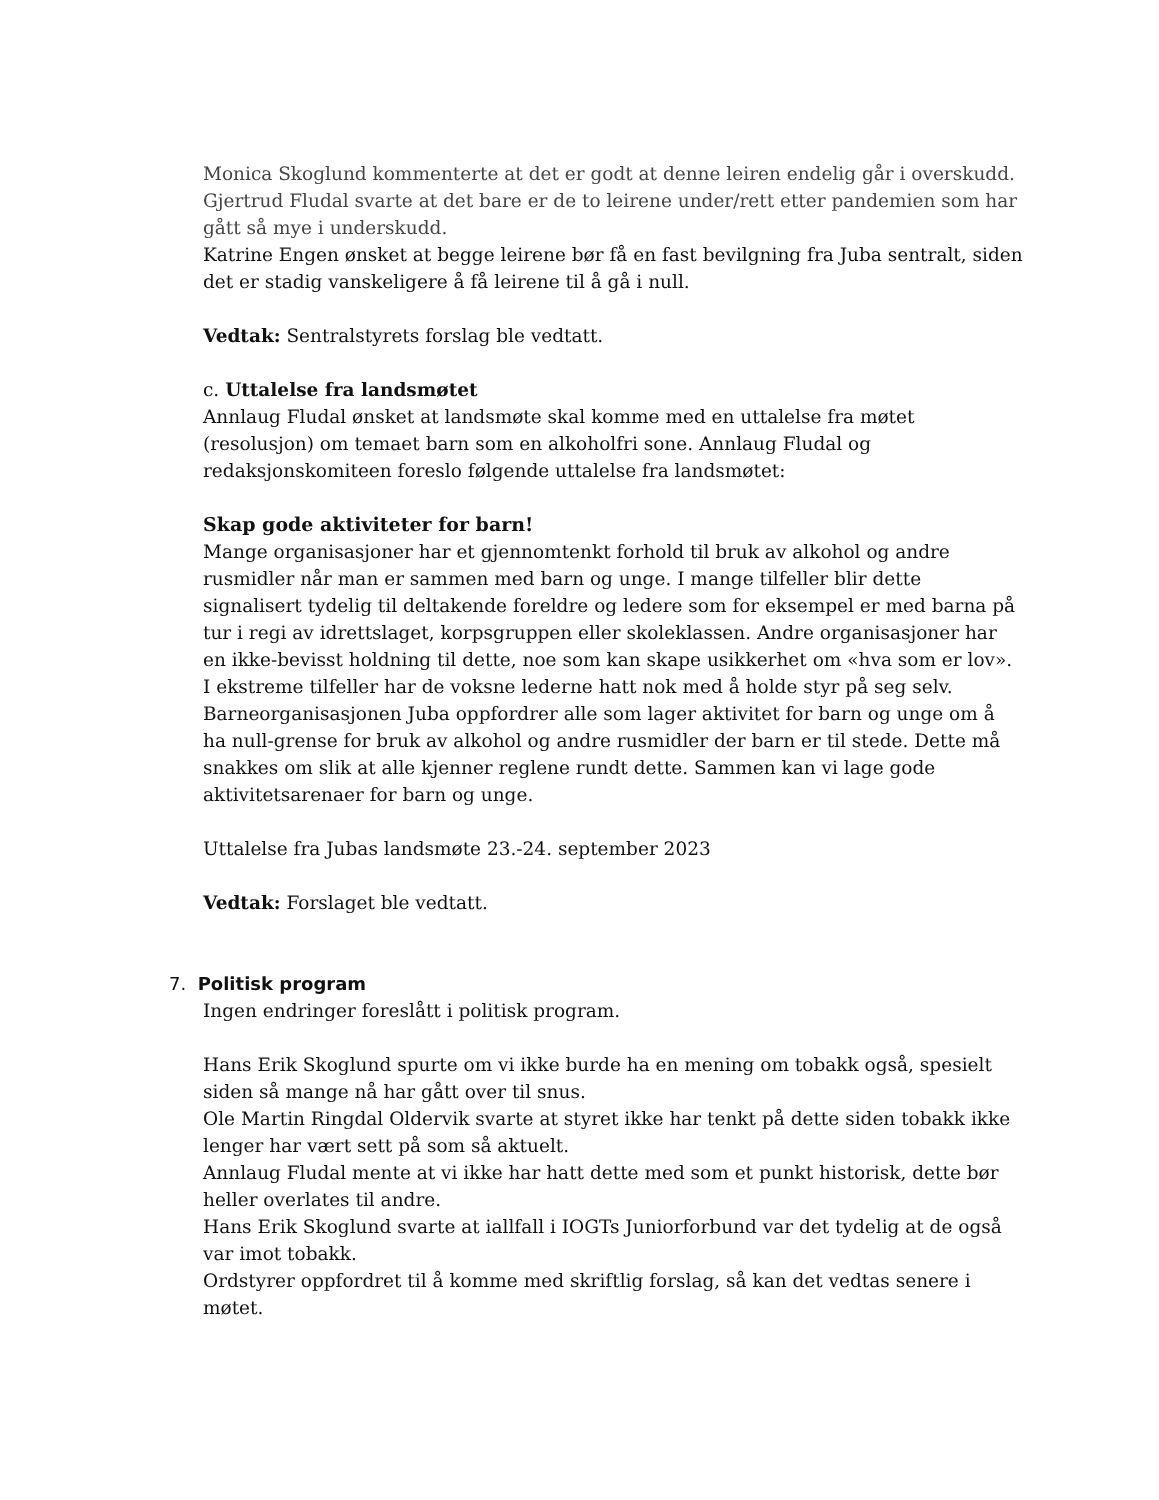Monica Skoglund kommenterte at det er godt at denne leiren endelig går i overskudd. Gjertrud Fludal svarte at det bare er de to leirene under/rett etter pandemien som har gått så mye i underskudd.
Katrine Engen ønsket at begge leirene bør få en fast bevilgning fra Juba sentralt, siden det er stadig vanskeligere å få leirene til å gå i null.
Vedtak: Sentralstyrets forslag ble vedtatt.
c. Uttalelse fra landsmøtet
Annlaug Fludal ønsket at landsmøte skal komme med en uttalelse fra møtet (resolusjon) om temaet barn som en alkoholfri sone. Annlaug Fludal og redaksjonskomiteen foreslo følgende uttalelse fra landsmøtet:
Skap gode aktiviteter for barn!
Mange organisasjoner har et gjennomtenkt forhold til bruk av alkohol og andre rusmidler når man er sammen med barn og unge. I mange tilfeller blir dette signalisert tydelig til deltakende foreldre og ledere som for eksempel er med barna på tur i regi av idrettslaget, korpsgruppen eller skoleklassen. Andre organisasjoner har en ikke-bevisst holdning til dette, noe som kan skape usikkerhet om «hva som er lov». I ekstreme tilfeller har de voksne lederne hatt nok med å holde styr på seg selv.
Barneorganisasjonen Juba oppfordrer alle som lager aktivitet for barn og unge om å ha null-grense for bruk av alkohol og andre rusmidler der barn er til stede. Dette må snakkes om slik at alle kjenner reglene rundt dette. Sammen kan vi lage gode aktivitetsarenaer for barn og unge.
Uttalelse fra Jubas landsmøte 23.-24. september 2023
Vedtak: Forslaget ble vedtatt.
7. Politisk program
Ingen endringer foreslått i politisk program.
Hans Erik Skoglund spurte om vi ikke burde ha en mening om tobakk også, spesielt siden så mange nå har gått over til snus.
Ole Martin Ringdal Oldervik svarte at styret ikke har tenkt på dette siden tobakk ikke lenger har vært sett på som så aktuelt.
Annlaug Fludal mente at vi ikke har hatt dette med som et punkt historisk, dette bør heller overlates til andre.
Hans Erik Skoglund svarte at iallfall i IOGTs Juniorforbund var det tydelig at de også var imot tobakk.
Ordstyrer oppfordret til å komme med skriftlig forslag, så kan det vedtas senere i møtet.